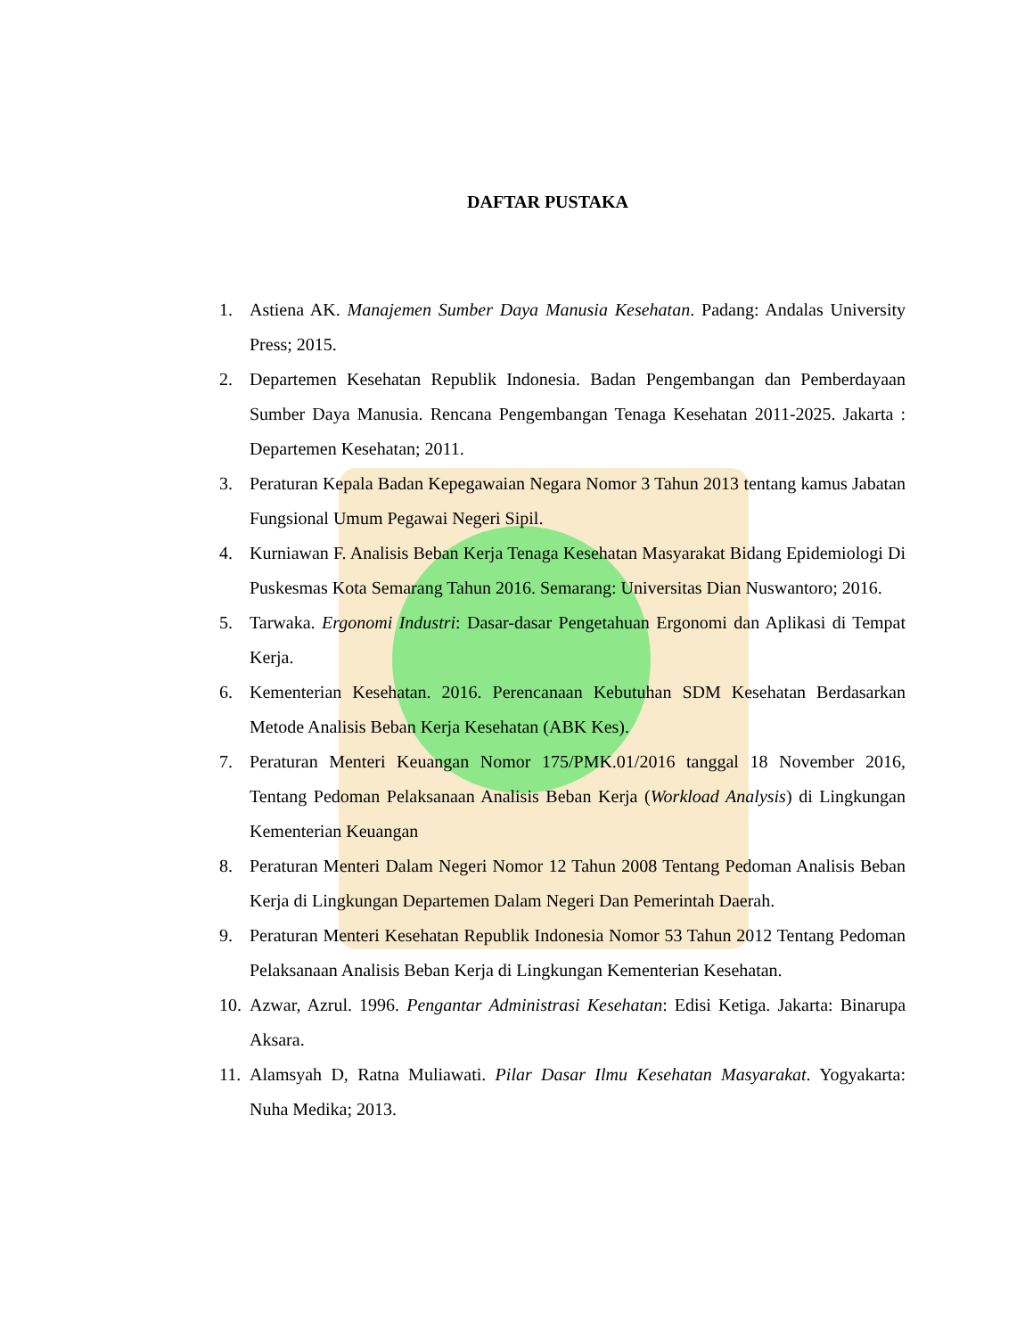DAFTAR PUSTAKA
1. Astiena AK. Manajemen Sumber Daya Manusia Kesehatan. Padang: Andalas University Press; 2015.
2. Departemen Kesehatan Republik Indonesia. Badan Pengembangan dan Pemberdayaan Sumber Daya Manusia. Rencana Pengembangan Tenaga Kesehatan 2011-2025. Jakarta : Departemen Kesehatan; 2011.
3. Peraturan Kepala Badan Kepegawaian Negara Nomor 3 Tahun 2013 tentang kamus Jabatan Fungsional Umum Pegawai Negeri Sipil.
4. Kurniawan F. Analisis Beban Kerja Tenaga Kesehatan Masyarakat Bidang Epidemiologi Di Puskesmas Kota Semarang Tahun 2016. Semarang: Universitas Dian Nuswantoro; 2016.
5. Tarwaka. Ergonomi Industri: Dasar-dasar Pengetahuan Ergonomi dan Aplikasi di Tempat Kerja.
6. Kementerian Kesehatan. 2016. Perencanaan Kebutuhan SDM Kesehatan Berdasarkan Metode Analisis Beban Kerja Kesehatan (ABK Kes).
7. Peraturan Menteri Keuangan Nomor 175/PMK.01/2016 tanggal 18 November 2016, Tentang Pedoman Pelaksanaan Analisis Beban Kerja (Workload Analysis) di Lingkungan Kementerian Keuangan
8. Peraturan Menteri Dalam Negeri Nomor 12 Tahun 2008 Tentang Pedoman Analisis Beban Kerja di Lingkungan Departemen Dalam Negeri Dan Pemerintah Daerah.
9. Peraturan Menteri Kesehatan Republik Indonesia Nomor 53 Tahun 2012 Tentang Pedoman Pelaksanaan Analisis Beban Kerja di Lingkungan Kementerian Kesehatan.
10. Azwar, Azrul. 1996. Pengantar Administrasi Kesehatan: Edisi Ketiga. Jakarta: Binarupa Aksara.
11. Alamsyah D, Ratna Muliawati. Pilar Dasar Ilmu Kesehatan Masyarakat. Yogyakarta: Nuha Medika; 2013.